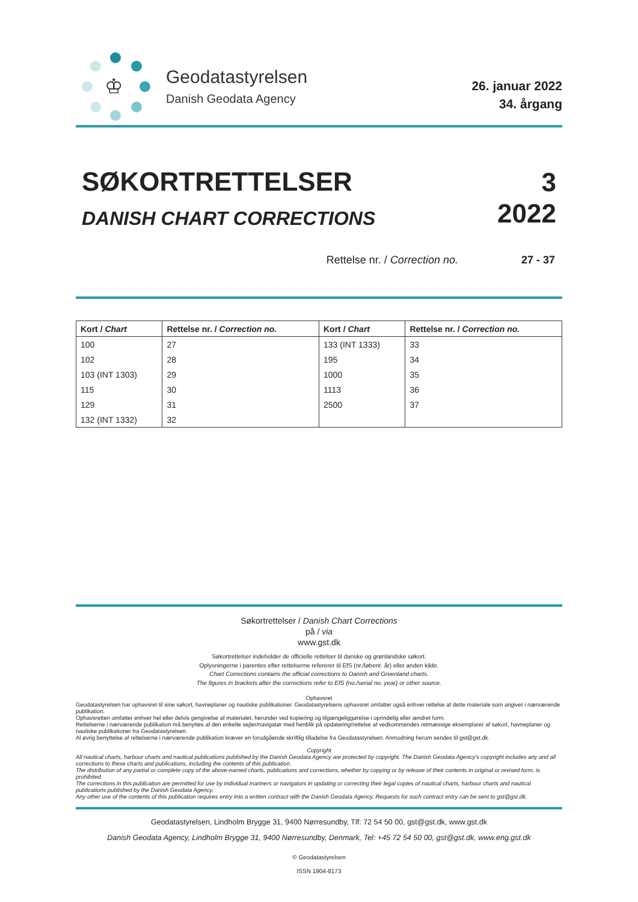♔
Geodatastyrelsen
Danish Geodata Agency
26. januar 2022
34. årgang
SØKORTRETTELSER
DANISH CHART CORRECTIONS
3
2022
Rettelse nr. / Correction no. 27 - 37
| Kort / Chart | Rettelse nr. / Correction no. | Kort / Chart | Rettelse nr. / Correction no. |
| --- | --- | --- | --- |
| 100 | 27 | 133 (INT 1333) | 33 |
| 102 | 28 | 195 | 34 |
| 103 (INT 1303) | 29 | 1000 | 35 |
| 115 | 30 | 1113 | 36 |
| 129 | 31 | 2500 | 37 |
| 132 (INT 1332) | 32 | | |
Søkortrettelser / Danish Chart Corrections
på / via
www.gst.dk
Søkortrettelser indeholder de officielle rettelser til danske og grønlandske søkort.
Oplysningerne i parentes efter rettelserne refererer til EfS (nr./løbenr. år) eller anden kilde.
Chart Corrections contains the official corrections to Danish and Greenland charts.
The figures in brackets after the corrections refer to EfS (no./serial no. year) or other source.
Ophavsret
Geodatastyrelsen har ophavsret til sine søkort, havneplaner og nautiske publikationer. Geodatastyrelsens ophavsret omfatter også enhver rettelse af dette materiale som angivet i nærværende publikation.
Ophavsretten omfatter enhver hel eller delvis gengivelse af materialet, herunder ved kopiering og tilgængeliggørelse i oprindelig eller ændret form.
Rettelserne i nærværende publikation må benyttes af den enkelte sejler/navigatør med henblik på opdatering/rettelse af vedkommendes retmæssige eksemplarer af søkort, havneplaner og nautiske publikationer fra Geodatastyrelsen.
Al øvrig benyttelse af rettelserne i nærværende publikation kræver en forudgående skriftlig tilladelse fra Geodatastyrelsen. Anmodning herom sendes til gst@gst.dk.
Copyright
All nautical charts, harbour charts and nautical publications published by the Danish Geodata Agency are protected by copyright. The Danish Geodata Agency's copyright includes any and all corrections to these charts and publications, including the contents of this publication.
The distribution of any partial or complete copy of the above-named charts, publications and corrections, whether by copying or by release of their contents in original or revised form, is prohibited.
The corrections in this publication are permitted for use by individual mariners or navigators in updating or correcting their legal copies of nautical charts, harbour charts and nautical publications published by the Danish Geodata Agency.
Any other use of the contents of this publication requires entry into a written contract with the Danish Geodata Agency. Requests for such contract entry can be sent to gst@gst.dk.
Geodatastyrelsen, Lindholm Brygge 31, 9400 Nørresundby, Tlf: 72 54 50 00, gst@gst.dk, www.gst.dk
Danish Geodata Agency, Lindholm Brygge 31, 9400 Nørresundby, Denmark, Tel: +45 72 54 50 00, gst@gst.dk, www.eng.gst.dk
© Geodatastyrelsen
ISSN 1904-8173